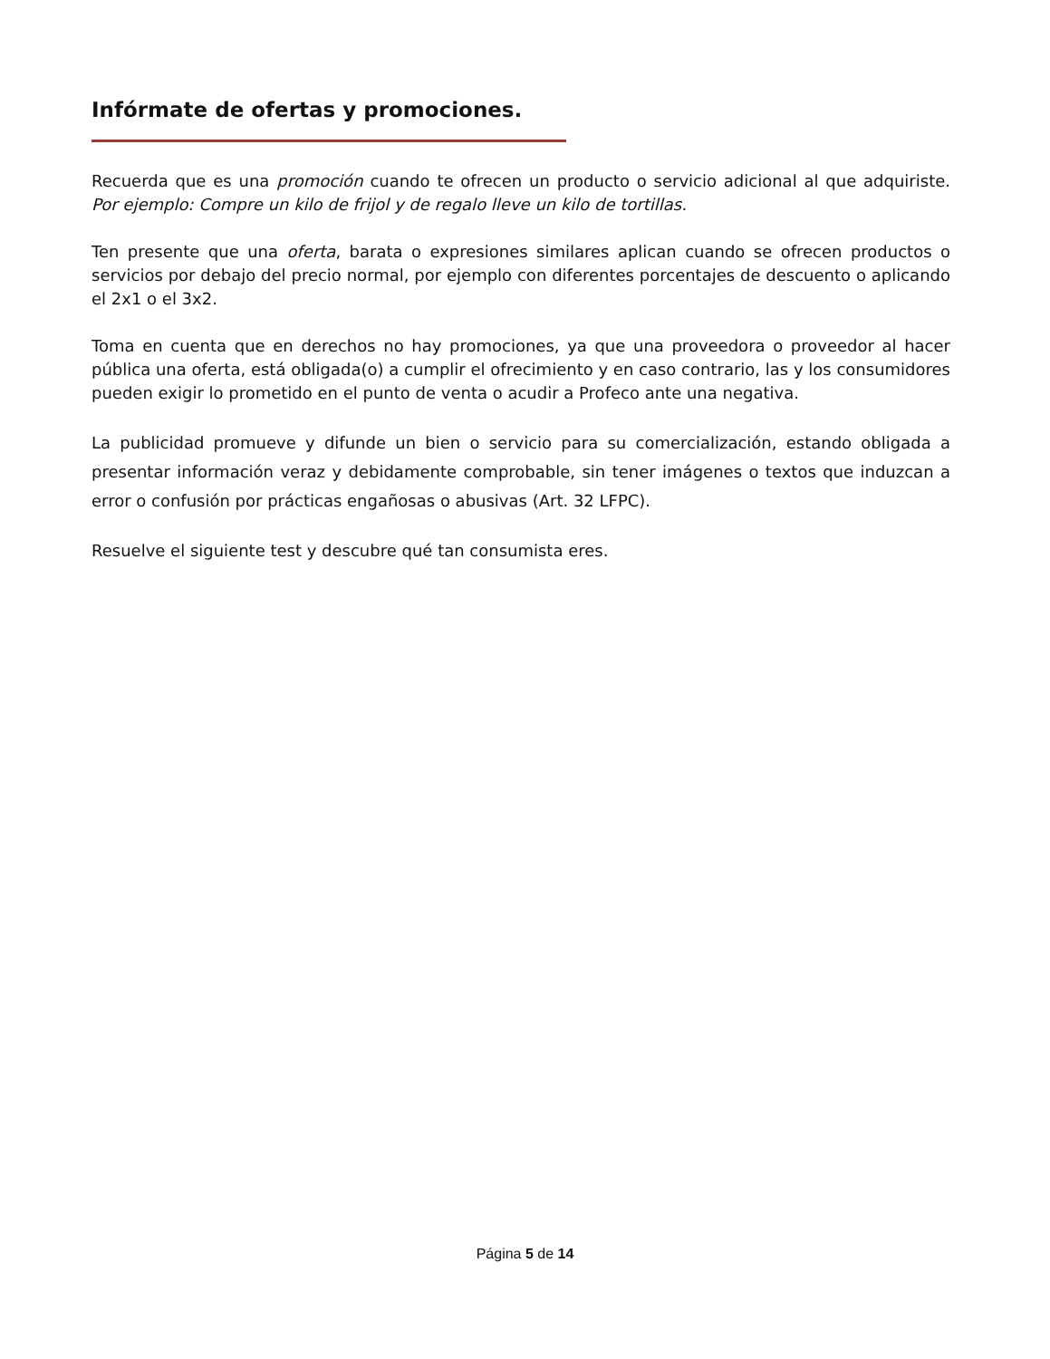Infórmate de ofertas y promociones.
Recuerda que es una promoción cuando te ofrecen un producto o servicio adicional al que adquiriste. Por ejemplo: Compre un kilo de frijol y de regalo lleve un kilo de tortillas.
Ten presente que una oferta, barata o expresiones similares aplican cuando se ofrecen productos o servicios por debajo del precio normal, por ejemplo con diferentes porcentajes de descuento o aplicando el 2x1 o el 3x2.
Toma en cuenta que en derechos no hay promociones, ya que una proveedora o proveedor al hacer pública una oferta, está obligada(o) a cumplir el ofrecimiento y en caso contrario, las y los consumidores pueden exigir lo prometido en el punto de venta o acudir a Profeco ante una negativa.
La publicidad promueve y difunde un bien o servicio para su comercialización, estando obligada a presentar información veraz y debidamente comprobable, sin tener imágenes o textos que induzcan a error o confusión por prácticas engañosas o abusivas (Art. 32 LFPC).
Resuelve el siguiente test y descubre qué tan consumista eres.
Página 5 de 14